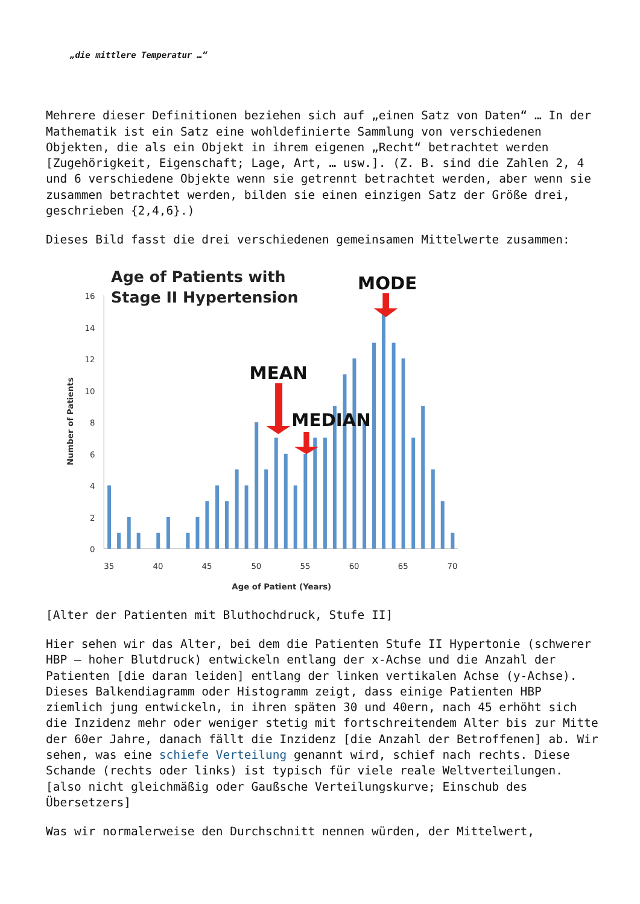„die mittlere Temperatur …“
Mehrere dieser Definitionen beziehen sich auf „einen Satz von Daten“ … In der Mathematik ist ein Satz eine wohldefinierte Sammlung von verschiedenen Objekten, die als ein Objekt in ihrem eigenen „Recht“ betrachtet werden [Zugehörigkeit, Eigenschaft; Lage, Art, … usw.]. (Z. B. sind die Zahlen 2, 4 und 6 verschiedene Objekte wenn sie getrennt betrachtet werden, aber wenn sie zusammen betrachtet werden, bilden sie einen einzigen Satz der Größe drei, geschrieben {2,4,6}.)
Dieses Bild fasst die drei verschiedenen gemeinsamen Mittelwerte zusammen:
Age of Patients with
Stage II Hypertension
16
14
12
10
8
6
4
2
0
Number of Patients
35
40
45
50
55
60
65
70
Age of Patient (Years)
MODE
MEAN
MEDIAN
[Alter der Patienten mit Bluthochdruck, Stufe II]
Hier sehen wir das Alter, bei dem die Patienten Stufe II Hypertonie (schwerer HBP – hoher Blutdruck) entwickeln entlang der x-Achse und die Anzahl der Patienten [die daran leiden] entlang der linken vertikalen Achse (y-Achse). Dieses Balkendiagramm oder Histogramm zeigt, dass einige Patienten HBP ziemlich jung entwickeln, in ihren späten 30 und 40ern, nach 45 erhöht sich die Inzidenz mehr oder weniger stetig mit fortschreitendem Alter bis zur Mitte der 60er Jahre, danach fällt die Inzidenz [die Anzahl der Betroffenen] ab. Wir sehen, was eine schiefe Verteilung genannt wird, schief nach rechts. Diese Schande (rechts oder links) ist typisch für viele reale Weltverteilungen. [also nicht gleichmäßig oder Gaußsche Verteilungskurve; Einschub des Übersetzers]
Was wir normalerweise den Durchschnitt nennen würden, der Mittelwert,